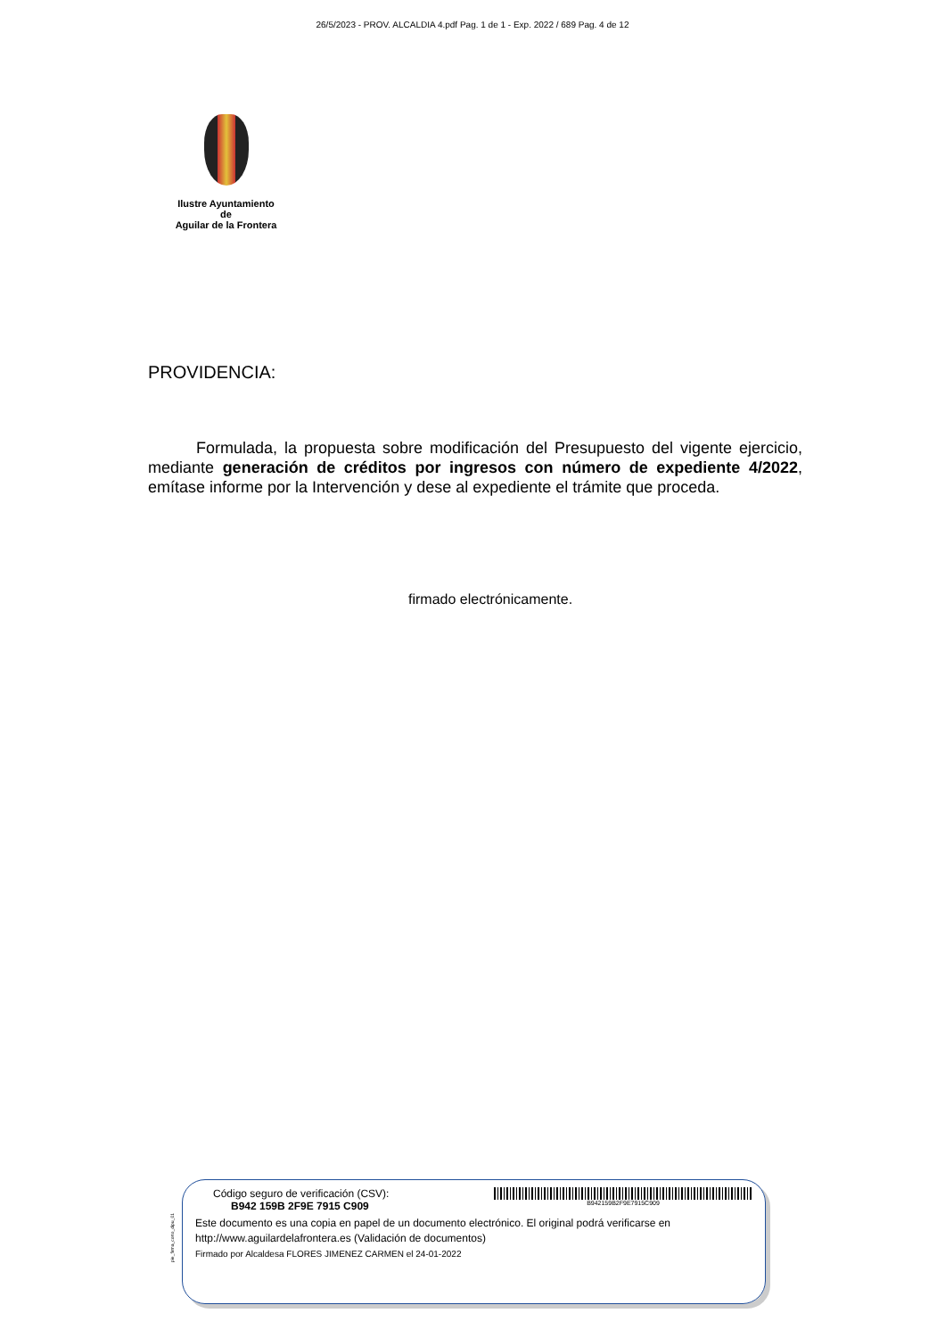26/5/2023 - PROV. ALCALDIA 4.pdf Pag. 1 de 1 - Exp. 2022 / 689 Pag. 4 de 12
Ilustre Ayuntamiento
de
Aguilar de la Frontera
PROVIDENCIA:
Formulada, la propuesta sobre modificación del Presupuesto del vigente ejercicio, mediante generación de créditos por ingresos con número de expediente 4/2022, emítase informe por la Intervención y dese al expediente el trámite que proceda.
firmado electrónicamente.
pie_firma_corto_dipu_01
Código seguro de verificación (CSV):
B942 159B 2F9E 7915 C909
B942159B2F9E7915C909
Este documento es una copia en papel de un documento electrónico. El original podrá verificarse en
http://www.aguilardelafrontera.es (Validación de documentos)
Firmado por Alcaldesa FLORES JIMENEZ CARMEN el 24-01-2022